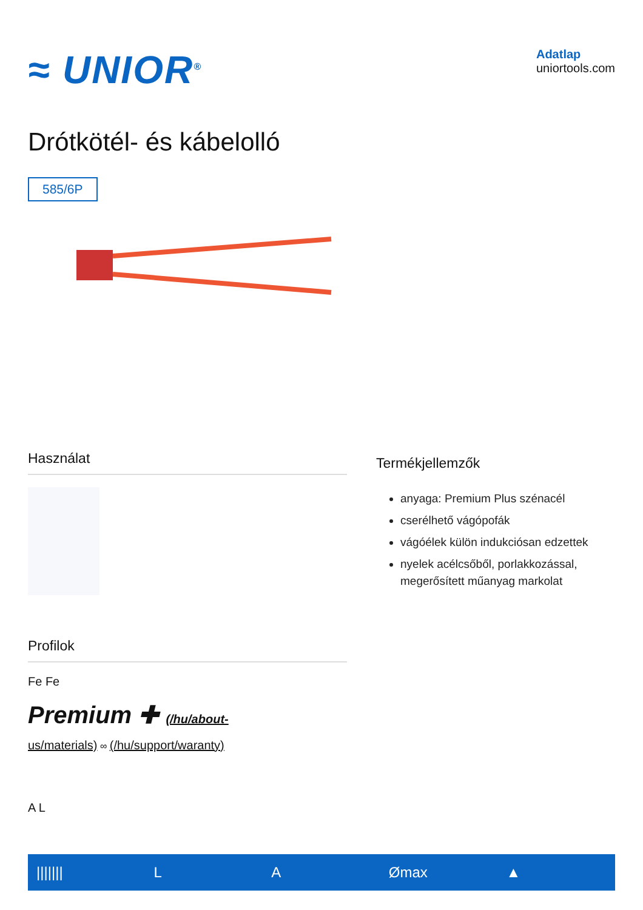≈ UNIOR<sup>®</sup>
Adatlap
uniortools.com
Drótkötél- és kábelolló
585/6P
Használat
Profilok
Fe Fe
Premium ✚ (/hu/about-
us/materials) ∞ (/hu/support/waranty)
A L
Termékjellemzők
anyaga: Premium Plus szénacél
cserélhető vágópofák
vágóélek külön indukciósan edzettek
nyelek acélcsőből, porlakkozással, megerősített műanyag markolat
||||||| L A Ømax ▲